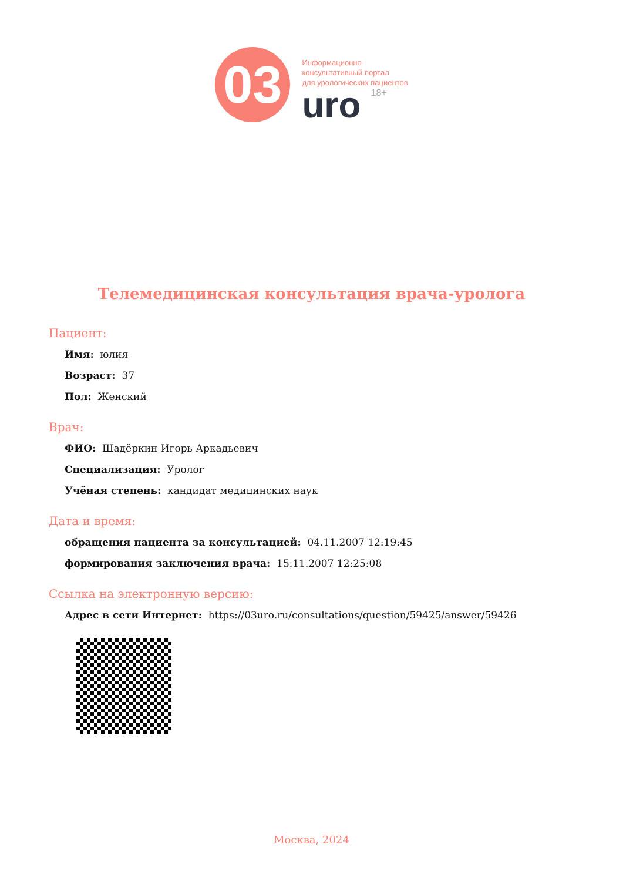03
Информационно-
консультативный портал
для урологических пациентов
uro 18+
Телемедицинская консультация врача-уролога
Пациент:
Имя: юлия
Возраст: 37
Пол: Женский
Врач:
ФИО: Шадёркин Игорь Аркадьевич
Специализация: Уролог
Учёная степень: кандидат медицинских наук
Дата и время:
обращения пациента за консультацией: 04.11.2007 12:19:45
формирования заключения врача: 15.11.2007 12:25:08
Ссылка на электронную версию:
Адрес в сети Интернет: https://03uro.ru/consultations/question/59425/answer/59426
Москва, 2024